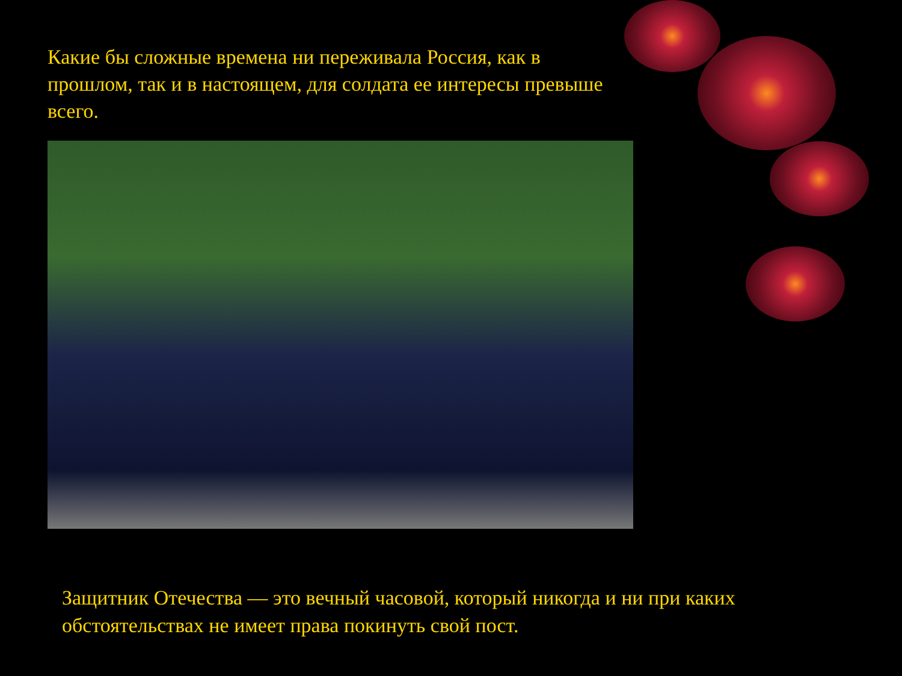Какие бы сложные времена ни переживала Россия, как в прошлом, так и в настоящем, для солдата ее интересы превыше всего.
Защитник Отечества — это вечный часовой, который никогда и ни при каких обстоятельствах не имеет права покинуть свой пост.